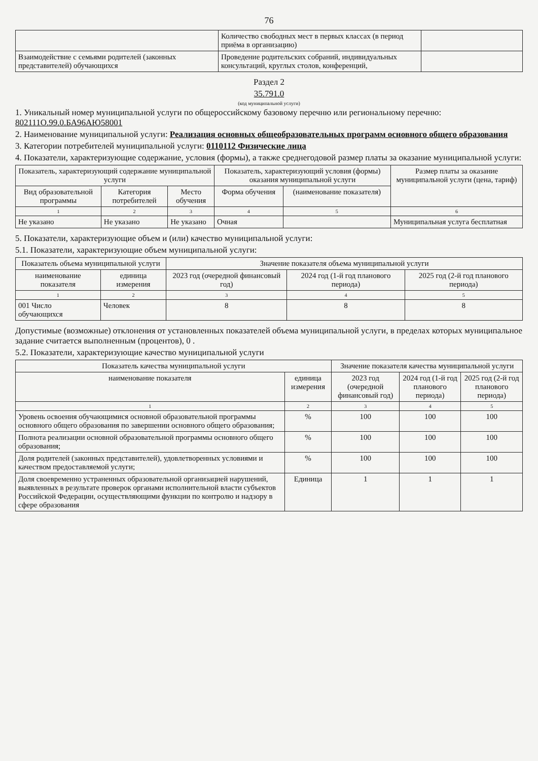76
| | Количество свободных мест в первых классах (в период приёма в организацию) | |
| Взаимодействие с семьями родителей (законных представителей) обучающихся | Проведение родительских собраний, индивидуальных консультаций, круглых столов, конференций, | |
Раздел 2
35.791.0
(код муниципальной услуги)
1. Уникальный номер муниципальной услуги по общероссийскому базовому перечню или региональному перечню: 802111О.99.0.БА96АЮ58001
2. Наименование муниципальной услуги: Реализация основных общеобразовательных программ основного общего образования
3. Категории потребителей муниципальной услуги: 0110112 Физические лица
4. Показатели, характеризующие содержание, условия (формы), а также среднегодовой размер платы за оказание муниципальной услуги:
| Показатель, характеризующий содержание муниципальной услуги | | | Показатель, характеризующий условия (формы) оказания муниципальной услуги | | Размер платы за оказание муниципальной услуги (цена, тариф) |
| --- | --- | --- | --- | --- | --- |
| Вид образовательной программы | Категория потребителей | Место обучения | Форма обучения | (наименование показателя) | |
| 1 | 2 | 3 | 4 | 5 | 6 |
| Не указано | Не указано | Не указано | Очная | | Муниципальная услуга бесплатная |
5. Показатели, характеризующие объем и (или) качество муниципальной услуги:
5.1. Показатели, характеризующие объем муниципальной услуги:
| Показатель объема муниципальной услуги | | Значение показателя объема муниципальной услуги | | |
| --- | --- | --- | --- | --- |
| наименование показателя | единица измерения | 2023 год (очередной финансовый год) | 2024 год (1-й год планового периода) | 2025 год (2-й год планового периода) |
| 1 | 2 | 3 | 4 | 5 |
| 001 Число обучающихся | Человек | 8 | 8 | 8 |
Допустимые (возможные) отклонения от установленных показателей объема муниципальной услуги, в пределах которых муниципальное задание считается выполненным (процентов), 0 .
5.2. Показатели, характеризующие качество муниципальной услуги
| Показатель качества муниципальной услуги | | Значение показателя качества муниципальной услуги | | |
| --- | --- | --- | --- | --- |
| наименование показателя | единица измерения | 2023 год (очередной финансовый год) | 2024 год (1-й год планового периода) | 2025 год (2-й год планового периода) |
| 1 | 2 | 3 | 4 | 5 |
| Уровень освоения обучающимися основной образовательной программы основного общего образования по завершении основного общего образования; | % | 100 | 100 | 100 |
| Полнота реализации основной образовательной программы основного общего образования; | % | 100 | 100 | 100 |
| Доля родителей (законных представителей), удовлетворенных условиями и качеством предоставляемой услуги; | % | 100 | 100 | 100 |
| Доля своевременно устраненных образовательной организацией нарушений, выявленных в результате проверок органами исполнительной власти субъектов Российской Федерации, осуществляющими функции по контролю и надзору в сфере образования | Единица | 1 | 1 | 1 |